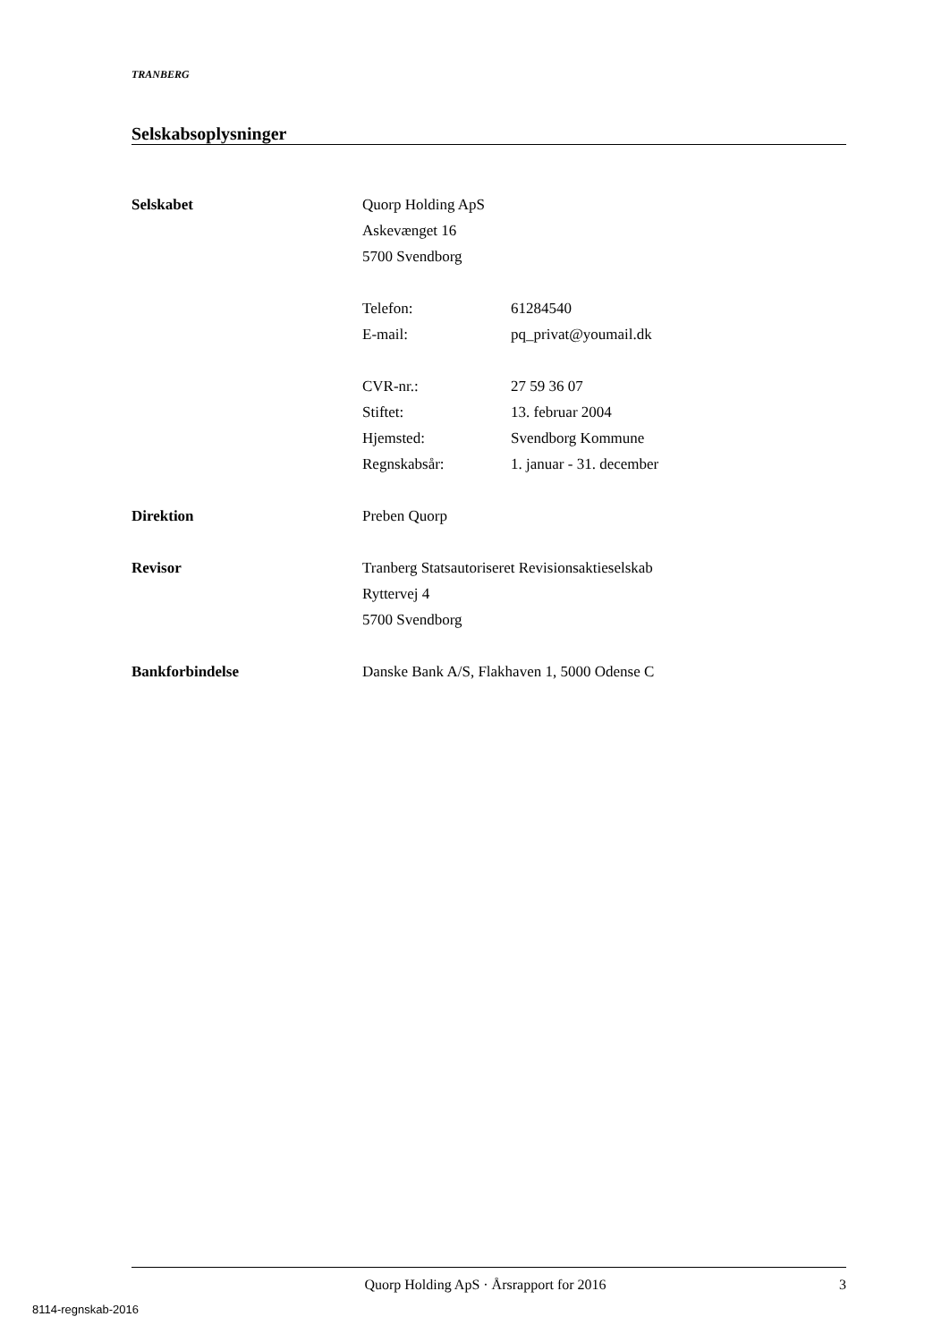TRANBERG
Selskabsoplysninger
Selskabet Quorp Holding ApS
Askevænget 16
5700 Svendborg
Telefon: 61284540
E-mail: pq_privat@youmail.dk
CVR-nr.: 27 59 36 07
Stiftet: 13. februar 2004
Hjemsted: Svendborg Kommune
Regnskabsår: 1. januar - 31. december
Direktion Preben Quorp
Revisor Tranberg Statsautoriseret Revisionsaktieselskab
Ryttervej 4
5700 Svendborg
Bankforbindelse Danske Bank A/S, Flakhaven 1, 5000 Odense C
Quorp Holding ApS · Årsrapport for 2016
3
8114-regnskab-2016